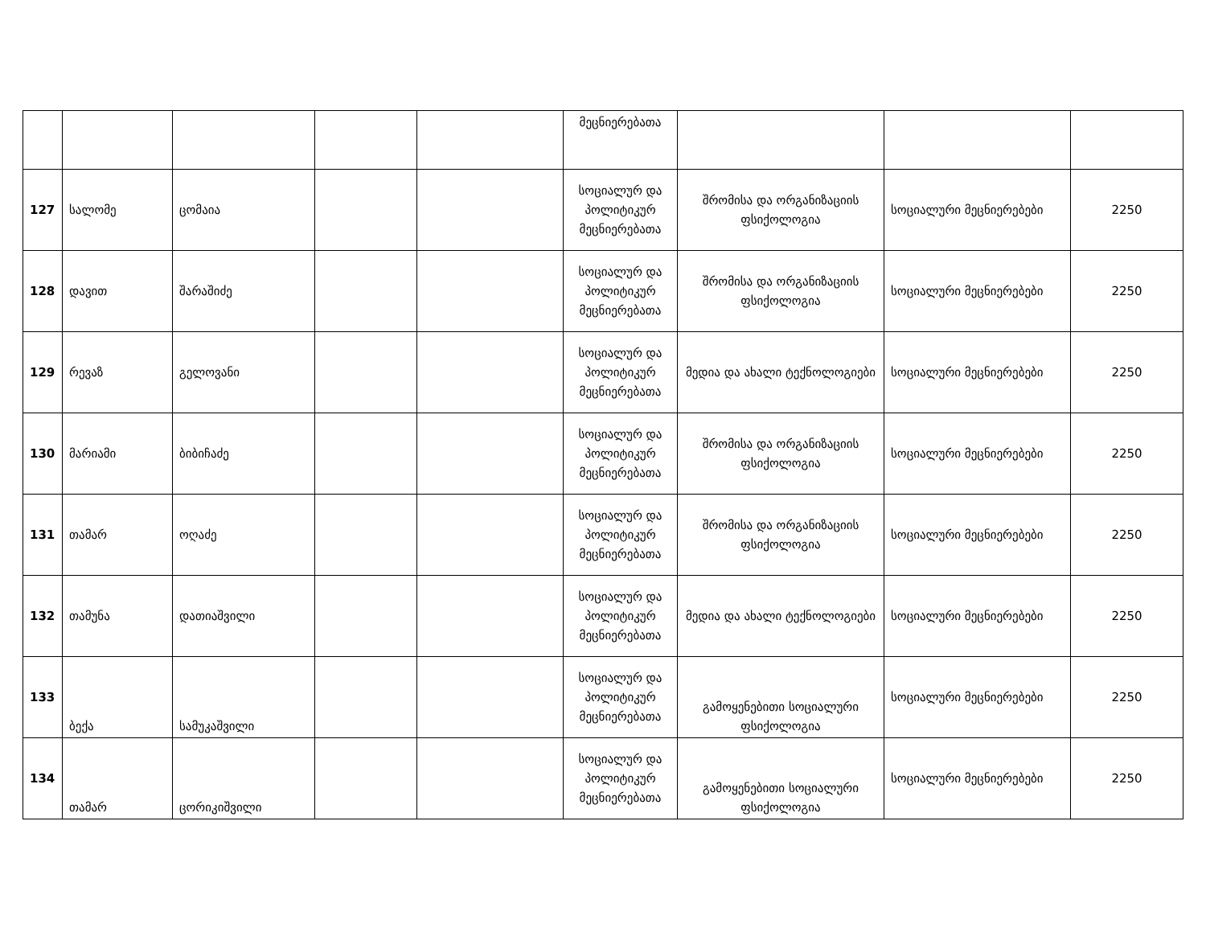| | | | | | მეცნიერებათა | | | |
| 127 | სალომე | ცომაია | | | სოციალურ და პოლიტიკურ მეცნიერებათა | შრომისა და ორგანიზაციის ფსიქოლოგია | სოციალური მეცნიერებები | 2250 |
| 128 | დავით | შარაშიძე | | | სოციალურ და პოლიტიკურ მეცნიერებათა | შრომისა და ორგანიზაციის ფსიქოლოგია | სოციალური მეცნიერებები | 2250 |
| 129 | რევაზ | გელოვანი | | | სოციალურ და პოლიტიკურ მეცნიერებათა | მედია და ახალი ტექნოლოგიები | სოციალური მეცნიერებები | 2250 |
| 130 | მარიამი | ბიბიჩაძე | | | სოციალურ და პოლიტიკურ მეცნიერებათა | შრომისა და ორგანიზაციის ფსიქოლოგია | სოციალური მეცნიერებები | 2250 |
| 131 | თამარ | ოღაძე | | | სოციალურ და პოლიტიკურ მეცნიერებათა | შრომისა და ორგანიზაციის ფსიქოლოგია | სოციალური მეცნიერებები | 2250 |
| 132 | თამუნა | დათიაშვილი | | | სოციალურ და პოლიტიკურ მეცნიერებათა | მედია და ახალი ტექნოლოგიები | სოციალური მეცნიერებები | 2250 |
| 133 | ბექა | სამუკაშვილი | | | სოციალურ და პოლიტიკურ მეცნიერებათა | გამოყენებითი სოციალური ფსიქოლოგია | სოციალური მეცნიერებები | 2250 |
| 134 | თამარ | ცორიკიშვილი | | | სოციალურ და პოლიტიკურ მეცნიერებათა | გამოყენებითი სოციალური ფსიქოლოგია | სოციალური მეცნიერებები | 2250 |